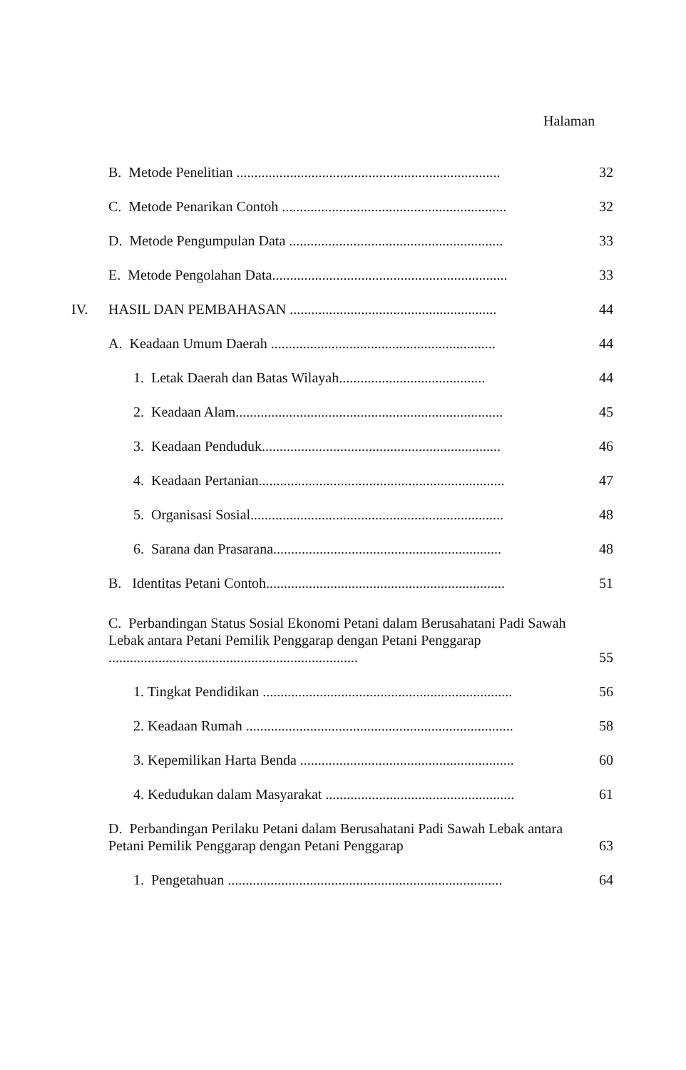Halaman
B. Metode Penelitian .......................................................................... 32
C. Metode Penarikan Contoh ............................................................... 32
D. Metode Pengumpulan Data ............................................................ 33
E. Metode Pengolahan Data.................................................................. 33
IV. HASIL DAN PEMBAHASAN .......................................................... 44
A. Keadaan Umum Daerah ............................................................... 44
1. Letak Daerah dan Batas Wilayah......................................... 44
2. Keadaan Alam........................................................................... 45
3. Keadaan Penduduk................................................................... 46
4. Keadaan Pertanian..................................................................... 47
5. Organisasi Sosial....................................................................... 48
6. Sarana dan Prasarana................................................................ 48
B. Identitas Petani Contoh................................................................... 51
C. Perbandingan Status Sosial Ekonomi Petani dalam Berusahatani Padi Sawah Lebak antara Petani Pemilik Penggarap dengan Petani Penggarap ...................................................................... 55
1. Tingkat Pendidikan ...................................................................... 56
2. Keadaan Rumah ........................................................................... 58
3. Kepemilikan Harta Benda ............................................................ 60
4. Kedudukan dalam Masyarakat ..................................................... 61
D. Perbandingan Perilaku Petani dalam Berusahatani Padi Sawah Lebak antara Petani Pemilik Penggarap dengan Petani Penggarap 63
1. Pengetahuan ............................................................................. 64